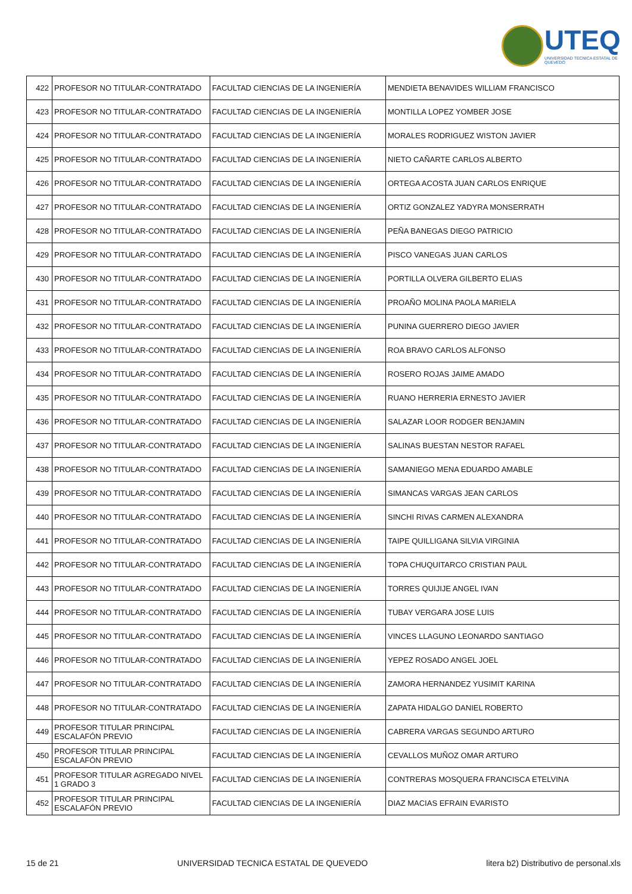UTEQ
UNIVERSIDAD TECNICA ESTATAL DE QUEVEDO
| 422 | PROFESOR NO TITULAR-CONTRATADO | FACULTAD CIENCIAS DE LA INGENIERÍA | MENDIETA BENAVIDES WILLIAM FRANCISCO |
| 423 | PROFESOR NO TITULAR-CONTRATADO | FACULTAD CIENCIAS DE LA INGENIERÍA | MONTILLA LOPEZ YOMBER JOSE |
| 424 | PROFESOR NO TITULAR-CONTRATADO | FACULTAD CIENCIAS DE LA INGENIERÍA | MORALES RODRIGUEZ WISTON JAVIER |
| 425 | PROFESOR NO TITULAR-CONTRATADO | FACULTAD CIENCIAS DE LA INGENIERÍA | NIETO CAÑARTE CARLOS ALBERTO |
| 426 | PROFESOR NO TITULAR-CONTRATADO | FACULTAD CIENCIAS DE LA INGENIERÍA | ORTEGA ACOSTA JUAN CARLOS ENRIQUE |
| 427 | PROFESOR NO TITULAR-CONTRATADO | FACULTAD CIENCIAS DE LA INGENIERÍA | ORTIZ GONZALEZ YADYRA MONSERRATH |
| 428 | PROFESOR NO TITULAR-CONTRATADO | FACULTAD CIENCIAS DE LA INGENIERÍA | PEÑA BANEGAS DIEGO PATRICIO |
| 429 | PROFESOR NO TITULAR-CONTRATADO | FACULTAD CIENCIAS DE LA INGENIERÍA | PISCO VANEGAS JUAN CARLOS |
| 430 | PROFESOR NO TITULAR-CONTRATADO | FACULTAD CIENCIAS DE LA INGENIERÍA | PORTILLA OLVERA GILBERTO ELIAS |
| 431 | PROFESOR NO TITULAR-CONTRATADO | FACULTAD CIENCIAS DE LA INGENIERÍA | PROAÑO MOLINA PAOLA MARIELA |
| 432 | PROFESOR NO TITULAR-CONTRATADO | FACULTAD CIENCIAS DE LA INGENIERÍA | PUNINA GUERRERO DIEGO JAVIER |
| 433 | PROFESOR NO TITULAR-CONTRATADO | FACULTAD CIENCIAS DE LA INGENIERÍA | ROA BRAVO CARLOS ALFONSO |
| 434 | PROFESOR NO TITULAR-CONTRATADO | FACULTAD CIENCIAS DE LA INGENIERÍA | ROSERO ROJAS JAIME AMADO |
| 435 | PROFESOR NO TITULAR-CONTRATADO | FACULTAD CIENCIAS DE LA INGENIERÍA | RUANO HERRERIA ERNESTO JAVIER |
| 436 | PROFESOR NO TITULAR-CONTRATADO | FACULTAD CIENCIAS DE LA INGENIERÍA | SALAZAR LOOR RODGER BENJAMIN |
| 437 | PROFESOR NO TITULAR-CONTRATADO | FACULTAD CIENCIAS DE LA INGENIERÍA | SALINAS BUESTAN NESTOR RAFAEL |
| 438 | PROFESOR NO TITULAR-CONTRATADO | FACULTAD CIENCIAS DE LA INGENIERÍA | SAMANIEGO MENA EDUARDO AMABLE |
| 439 | PROFESOR NO TITULAR-CONTRATADO | FACULTAD CIENCIAS DE LA INGENIERÍA | SIMANCAS VARGAS JEAN CARLOS |
| 440 | PROFESOR NO TITULAR-CONTRATADO | FACULTAD CIENCIAS DE LA INGENIERÍA | SINCHI RIVAS CARMEN ALEXANDRA |
| 441 | PROFESOR NO TITULAR-CONTRATADO | FACULTAD CIENCIAS DE LA INGENIERÍA | TAIPE QUILLIGANA SILVIA VIRGINIA |
| 442 | PROFESOR NO TITULAR-CONTRATADO | FACULTAD CIENCIAS DE LA INGENIERÍA | TOPA CHUQUITARCO CRISTIAN PAUL |
| 443 | PROFESOR NO TITULAR-CONTRATADO | FACULTAD CIENCIAS DE LA INGENIERÍA | TORRES QUIJIJE ANGEL IVAN |
| 444 | PROFESOR NO TITULAR-CONTRATADO | FACULTAD CIENCIAS DE LA INGENIERÍA | TUBAY VERGARA JOSE LUIS |
| 445 | PROFESOR NO TITULAR-CONTRATADO | FACULTAD CIENCIAS DE LA INGENIERÍA | VINCES LLAGUNO LEONARDO SANTIAGO |
| 446 | PROFESOR NO TITULAR-CONTRATADO | FACULTAD CIENCIAS DE LA INGENIERÍA | YEPEZ ROSADO ANGEL JOEL |
| 447 | PROFESOR NO TITULAR-CONTRATADO | FACULTAD CIENCIAS DE LA INGENIERÍA | ZAMORA HERNANDEZ YUSIMIT KARINA |
| 448 | PROFESOR NO TITULAR-CONTRATADO | FACULTAD CIENCIAS DE LA INGENIERÍA | ZAPATA HIDALGO DANIEL ROBERTO |
| 449 | PROFESOR TITULAR PRINCIPAL ESCALAFÓN PREVIO | FACULTAD CIENCIAS DE LA INGENIERÍA | CABRERA VARGAS SEGUNDO ARTURO |
| 450 | PROFESOR TITULAR PRINCIPAL ESCALAFÓN PREVIO | FACULTAD CIENCIAS DE LA INGENIERÍA | CEVALLOS MUÑOZ OMAR ARTURO |
| 451 | PROFESOR TITULAR AGREGADO NIVEL 1 GRADO 3 | FACULTAD CIENCIAS DE LA INGENIERÍA | CONTRERAS MOSQUERA FRANCISCA ETELVINA |
| 452 | PROFESOR TITULAR PRINCIPAL ESCALAFÓN PREVIO | FACULTAD CIENCIAS DE LA INGENIERÍA | DIAZ MACIAS EFRAIN EVARISTO |
15 de 21 UNIVERSIDAD TECNICA ESTATAL DE QUEVEDO litera b2) Distributivo de personal.xls